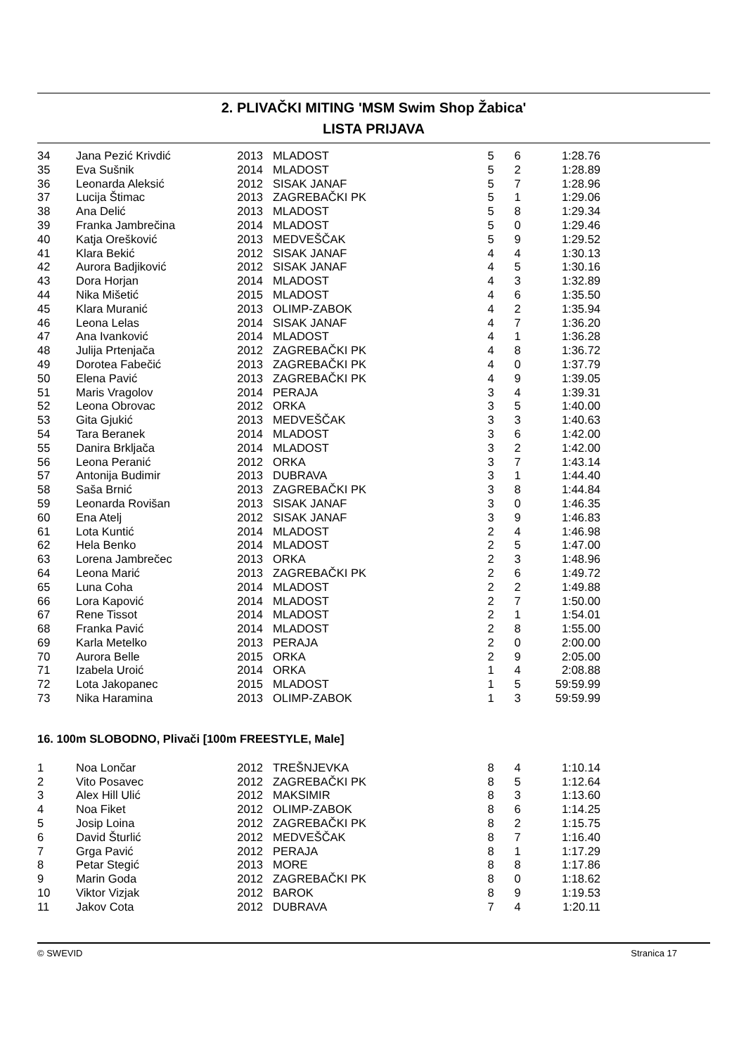2. PLIVAČKI MITING 'MSM Swim Shop Žabica'
LISTA PRIJAVA
| 34 | Jana Pezić Krivdić | 2013 | MLADOST | 5 | 6 | 1:28.76 |
| 35 | Eva Sušnik | 2014 | MLADOST | 5 | 2 | 1:28.89 |
| 36 | Leonarda Aleksić | 2012 | SISAK JANAF | 5 | 7 | 1:28.96 |
| 37 | Lucija Štimac | 2013 | ZAGREBAČKI PK | 5 | 1 | 1:29.06 |
| 38 | Ana Delić | 2013 | MLADOST | 5 | 8 | 1:29.34 |
| 39 | Franka Jambrečina | 2014 | MLADOST | 5 | 0 | 1:29.46 |
| 40 | Katja Orešković | 2013 | MEDVEŠČAK | 5 | 9 | 1:29.52 |
| 41 | Klara Bekić | 2012 | SISAK JANAF | 4 | 4 | 1:30.13 |
| 42 | Aurora Badjiković | 2012 | SISAK JANAF | 4 | 5 | 1:30.16 |
| 43 | Dora Horjan | 2014 | MLADOST | 4 | 3 | 1:32.89 |
| 44 | Nika Mišetić | 2015 | MLADOST | 4 | 6 | 1:35.50 |
| 45 | Klara Muranić | 2013 | OLIMP-ZABOK | 4 | 2 | 1:35.94 |
| 46 | Leona Lelas | 2014 | SISAK JANAF | 4 | 7 | 1:36.20 |
| 47 | Ana Ivanković | 2014 | MLADOST | 4 | 1 | 1:36.28 |
| 48 | Julija Prtenjača | 2012 | ZAGREBAČKI PK | 4 | 8 | 1:36.72 |
| 49 | Dorotea Fabečić | 2013 | ZAGREBAČKI PK | 4 | 0 | 1:37.79 |
| 50 | Elena Pavić | 2013 | ZAGREBAČKI PK | 4 | 9 | 1:39.05 |
| 51 | Maris Vragolov | 2014 | PERAJA | 3 | 4 | 1:39.31 |
| 52 | Leona Obrovac | 2012 | ORKA | 3 | 5 | 1:40.00 |
| 53 | Gita Gjukić | 2013 | MEDVEŠČAK | 3 | 3 | 1:40.63 |
| 54 | Tara Beranek | 2014 | MLADOST | 3 | 6 | 1:42.00 |
| 55 | Danira Brkljača | 2014 | MLADOST | 3 | 2 | 1:42.00 |
| 56 | Leona Peranić | 2012 | ORKA | 3 | 7 | 1:43.14 |
| 57 | Antonija Budimir | 2013 | DUBRAVA | 3 | 1 | 1:44.40 |
| 58 | Saša Brnić | 2013 | ZAGREBAČKI PK | 3 | 8 | 1:44.84 |
| 59 | Leonarda Rovišan | 2013 | SISAK JANAF | 3 | 0 | 1:46.35 |
| 60 | Ena Atelj | 2012 | SISAK JANAF | 3 | 9 | 1:46.83 |
| 61 | Lota Kuntić | 2014 | MLADOST | 2 | 4 | 1:46.98 |
| 62 | Hela Benko | 2014 | MLADOST | 2 | 5 | 1:47.00 |
| 63 | Lorena Jambrečec | 2013 | ORKA | 2 | 3 | 1:48.96 |
| 64 | Leona Marić | 2013 | ZAGREBAČKI PK | 2 | 6 | 1:49.72 |
| 65 | Luna Coha | 2014 | MLADOST | 2 | 2 | 1:49.88 |
| 66 | Lora Kapović | 2014 | MLADOST | 2 | 7 | 1:50.00 |
| 67 | Rene Tissot | 2014 | MLADOST | 2 | 1 | 1:54.01 |
| 68 | Franka Pavić | 2014 | MLADOST | 2 | 8 | 1:55.00 |
| 69 | Karla Metelko | 2013 | PERAJA | 2 | 0 | 2:00.00 |
| 70 | Aurora Belle | 2015 | ORKA | 2 | 9 | 2:05.00 |
| 71 | Izabela Uroić | 2014 | ORKA | 1 | 4 | 2:08.88 |
| 72 | Lota Jakopanec | 2015 | MLADOST | 1 | 5 | 59:59.99 |
| 73 | Nika Haramina | 2013 | OLIMP-ZABOK | 1 | 3 | 59:59.99 |
16. 100m SLOBODNO, Plivači [100m FREESTYLE, Male]
| 1 | Noa Lončar | 2012 | TREŠNJEVKA | 8 | 4 | 1:10.14 |
| 2 | Vito Posavec | 2012 | ZAGREBAČKI PK | 8 | 5 | 1:12.64 |
| 3 | Alex Hill Ulić | 2012 | MAKSIMIR | 8 | 3 | 1:13.60 |
| 4 | Noa Fiket | 2012 | OLIMP-ZABOK | 8 | 6 | 1:14.25 |
| 5 | Josip Loina | 2012 | ZAGREBAČKI PK | 8 | 2 | 1:15.75 |
| 6 | David Šturlić | 2012 | MEDVEŠČAK | 8 | 7 | 1:16.40 |
| 7 | Grga Pavić | 2012 | PERAJA | 8 | 1 | 1:17.29 |
| 8 | Petar Stegić | 2013 | MORE | 8 | 8 | 1:17.86 |
| 9 | Marin Goda | 2012 | ZAGREBAČKI PK | 8 | 0 | 1:18.62 |
| 10 | Viktor Vizjak | 2012 | BAROK | 8 | 9 | 1:19.53 |
| 11 | Jakov Cota | 2012 | DUBRAVA | 7 | 4 | 1:20.11 |
© SWEVID Stranica 17